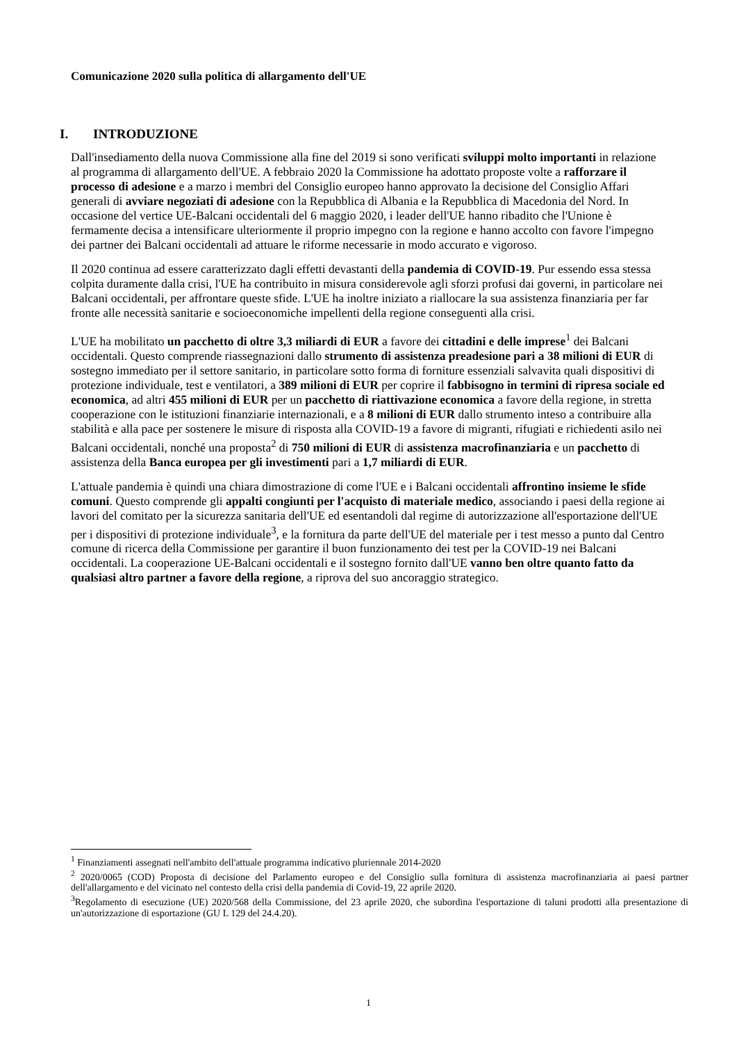Comunicazione 2020 sulla politica di allargamento dell'UE
I. INTRODUZIONE
Dall'insediamento della nuova Commissione alla fine del 2019 si sono verificati sviluppi molto importanti in relazione al programma di allargamento dell'UE. A febbraio 2020 la Commissione ha adottato proposte volte a rafforzare il processo di adesione e a marzo i membri del Consiglio europeo hanno approvato la decisione del Consiglio Affari generali di avviare negoziati di adesione con la Repubblica di Albania e la Repubblica di Macedonia del Nord. In occasione del vertice UE-Balcani occidentali del 6 maggio 2020, i leader dell'UE hanno ribadito che l'Unione è fermamente decisa a intensificare ulteriormente il proprio impegno con la regione e hanno accolto con favore l'impegno dei partner dei Balcani occidentali ad attuare le riforme necessarie in modo accurato e vigoroso.
Il 2020 continua ad essere caratterizzato dagli effetti devastanti della pandemia di COVID-19. Pur essendo essa stessa colpita duramente dalla crisi, l'UE ha contribuito in misura considerevole agli sforzi profusi dai governi, in particolare nei Balcani occidentali, per affrontare queste sfide. L'UE ha inoltre iniziato a riallocare la sua assistenza finanziaria per far fronte alle necessità sanitarie e socioeconomiche impellenti della regione conseguenti alla crisi.
L'UE ha mobilitato un pacchetto di oltre 3,3 miliardi di EUR a favore dei cittadini e delle imprese<sup>1</sup> dei Balcani occidentali. Questo comprende riassegnazioni dallo strumento di assistenza preadesione pari a 38 milioni di EUR di sostegno immediato per il settore sanitario, in particolare sotto forma di forniture essenziali salvavita quali dispositivi di protezione individuale, test e ventilatori, a 389 milioni di EUR per coprire il fabbisogno in termini di ripresa sociale ed economica, ad altri 455 milioni di EUR per un pacchetto di riattivazione economica a favore della regione, in stretta cooperazione con le istituzioni finanziarie internazionali, e a 8 milioni di EUR dallo strumento inteso a contribuire alla stabilità e alla pace per sostenere le misure di risposta alla COVID-19 a favore di migranti, rifugiati e richiedenti asilo nei Balcani occidentali, nonché una proposta<sup>2</sup> di 750 milioni di EUR di assistenza macrofinanziaria e un pacchetto di assistenza della Banca europea per gli investimenti pari a 1,7 miliardi di EUR.
L'attuale pandemia è quindi una chiara dimostrazione di come l'UE e i Balcani occidentali affrontino insieme le sfide comuni. Questo comprende gli appalti congiunti per l'acquisto di materiale medico, associando i paesi della regione ai lavori del comitato per la sicurezza sanitaria dell'UE ed esentandoli dal regime di autorizzazione all'esportazione dell'UE per i dispositivi di protezione individuale<sup>3</sup>, e la fornitura da parte dell'UE del materiale per i test messo a punto dal Centro comune di ricerca della Commissione per garantire il buon funzionamento dei test per la COVID-19 nei Balcani occidentali. La cooperazione UE-Balcani occidentali e il sostegno fornito dall'UE vanno ben oltre quanto fatto da qualsiasi altro partner a favore della regione, a riprova del suo ancoraggio strategico.
<sup>1</sup> Finanziamenti assegnati nell'ambito dell'attuale programma indicativo pluriennale 2014-2020
<sup>2</sup> 2020/0065 (COD) Proposta di decisione del Parlamento europeo e del Consiglio sulla fornitura di assistenza macrofinanziaria ai paesi partner dell'allargamento e del vicinato nel contesto della crisi della pandemia di Covid-19, 22 aprile 2020.
<sup>3</sup> Regolamento di esecuzione (UE) 2020/568 della Commissione, del 23 aprile 2020, che subordina l'esportazione di taluni prodotti alla presentazione di un'autorizzazione di esportazione (GU L 129 del 24.4.20).
1